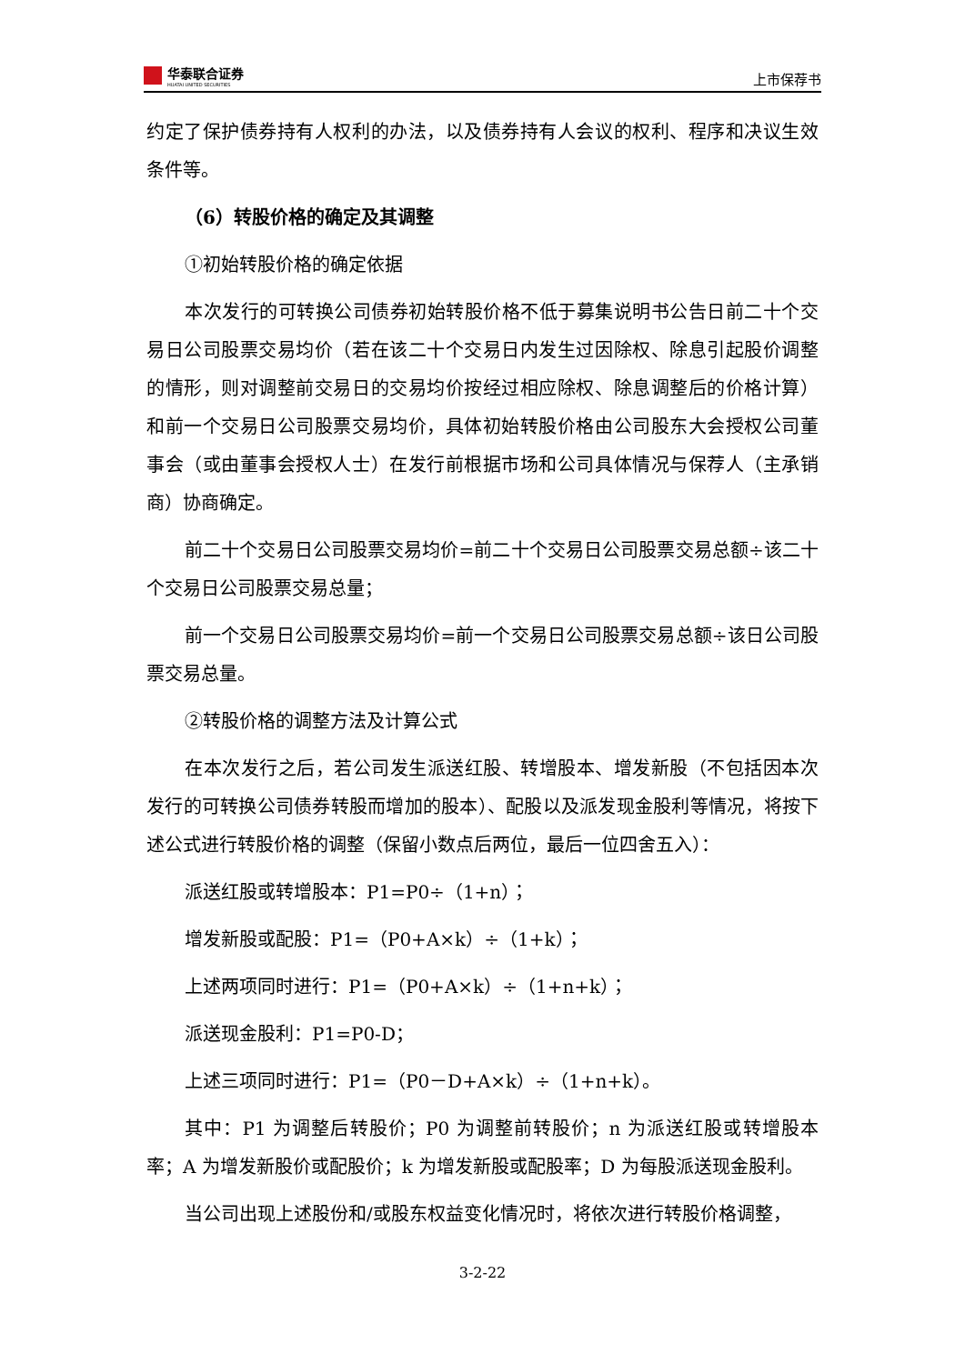华泰联合证券
HUATAI UNITED SECURITIES
上市保荐书
约定了保护债券持有人权利的办法，以及债券持有人会议的权利、程序和决议生效条件等。
（6）转股价格的确定及其调整
①初始转股价格的确定依据
本次发行的可转换公司债券初始转股价格不低于募集说明书公告日前二十个交易日公司股票交易均价（若在该二十个交易日内发生过因除权、除息引起股价调整的情形，则对调整前交易日的交易均价按经过相应除权、除息调整后的价格计算）和前一个交易日公司股票交易均价，具体初始转股价格由公司股东大会授权公司董事会（或由董事会授权人士）在发行前根据市场和公司具体情况与保荐人（主承销商）协商确定。
前二十个交易日公司股票交易均价=前二十个交易日公司股票交易总额÷该二十个交易日公司股票交易总量；
前一个交易日公司股票交易均价=前一个交易日公司股票交易总额÷该日公司股票交易总量。
②转股价格的调整方法及计算公式
在本次发行之后，若公司发生派送红股、转增股本、增发新股（不包括因本次发行的可转换公司债券转股而增加的股本）、配股以及派发现金股利等情况，将按下述公式进行转股价格的调整（保留小数点后两位，最后一位四舍五入）：
派送红股或转增股本：P1=P0÷（1+n）；
增发新股或配股：P1=（P0+A×k）÷（1+k）；
上述两项同时进行：P1=（P0+A×k）÷（1+n+k）；
派送现金股利：P1=P0-D；
上述三项同时进行：P1=（P0－D+A×k）÷（1+n+k）。
其中：P1 为调整后转股价；P0 为调整前转股价；n 为派送红股或转增股本率；A 为增发新股价或配股价；k 为增发新股或配股率；D 为每股派送现金股利。
当公司出现上述股份和/或股东权益变化情况时，将依次进行转股价格调整，
3-2-22